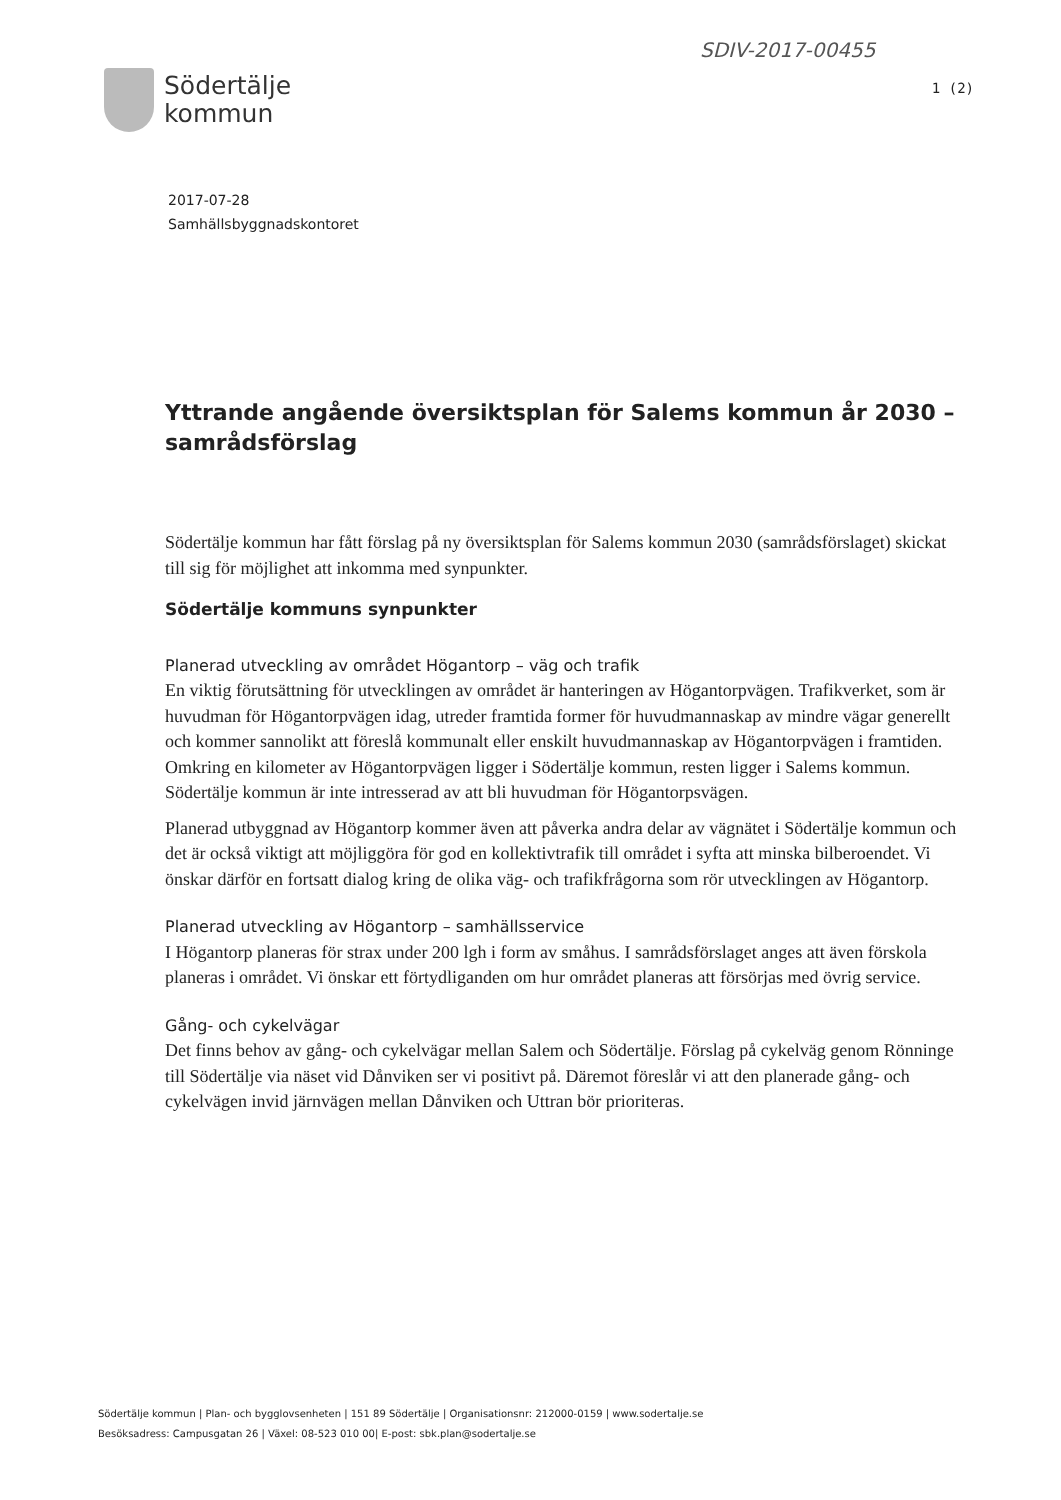SDIV-2017-00455
Södertälje
kommun
1 (2)
2017-07-28
Samhällsbyggnadskontoret
Yttrande angående översiktsplan för Salems kommun år 2030 – samrådsförslag
Södertälje kommun har fått förslag på ny översiktsplan för Salems kommun 2030 (samrådsförslaget) skickat till sig för möjlighet att inkomma med synpunkter.
Södertälje kommuns synpunkter
Planerad utveckling av området Högantorp – väg och trafik
En viktig förutsättning för utvecklingen av området är hanteringen av Högantorpvägen. Trafikverket, som är huvudman för Högantorpvägen idag, utreder framtida former för huvudmannaskap av mindre vägar generellt och kommer sannolikt att föreslå kommunalt eller enskilt huvudmannaskap av Högantorpvägen i framtiden. Omkring en kilometer av Högantorpvägen ligger i Södertälje kommun, resten ligger i Salems kommun. Södertälje kommun är inte intresserad av att bli huvudman för Högantorpsvägen.
Planerad utbyggnad av Högantorp kommer även att påverka andra delar av vägnätet i Södertälje kommun och det är också viktigt att möjliggöra för god en kollektivtrafik till området i syfta att minska bilberoendet. Vi önskar därför en fortsatt dialog kring de olika väg- och trafikfrågorna som rör utvecklingen av Högantorp.
Planerad utveckling av Högantorp – samhällsservice
I Högantorp planeras för strax under 200 lgh i form av småhus. I samrådsförslaget anges att även förskola planeras i området. Vi önskar ett förtydliganden om hur området planeras att försörjas med övrig service.
Gång- och cykelvägar
Det finns behov av gång- och cykelvägar mellan Salem och Södertälje. Förslag på cykelväg genom Rönninge till Södertälje via näset vid Dånviken ser vi positivt på. Däremot föreslår vi att den planerade gång- och cykelvägen invid järnvägen mellan Dånviken och Uttran bör prioriteras.
Södertälje kommun | Plan- och bygglovsenheten | 151 89 Södertälje | Organisationsnr: 212000-0159 | www.sodertalje.se
Besöksadress: Campusgatan 26 | Växel: 08-523 010 00| E-post: sbk.plan@sodertalje.se